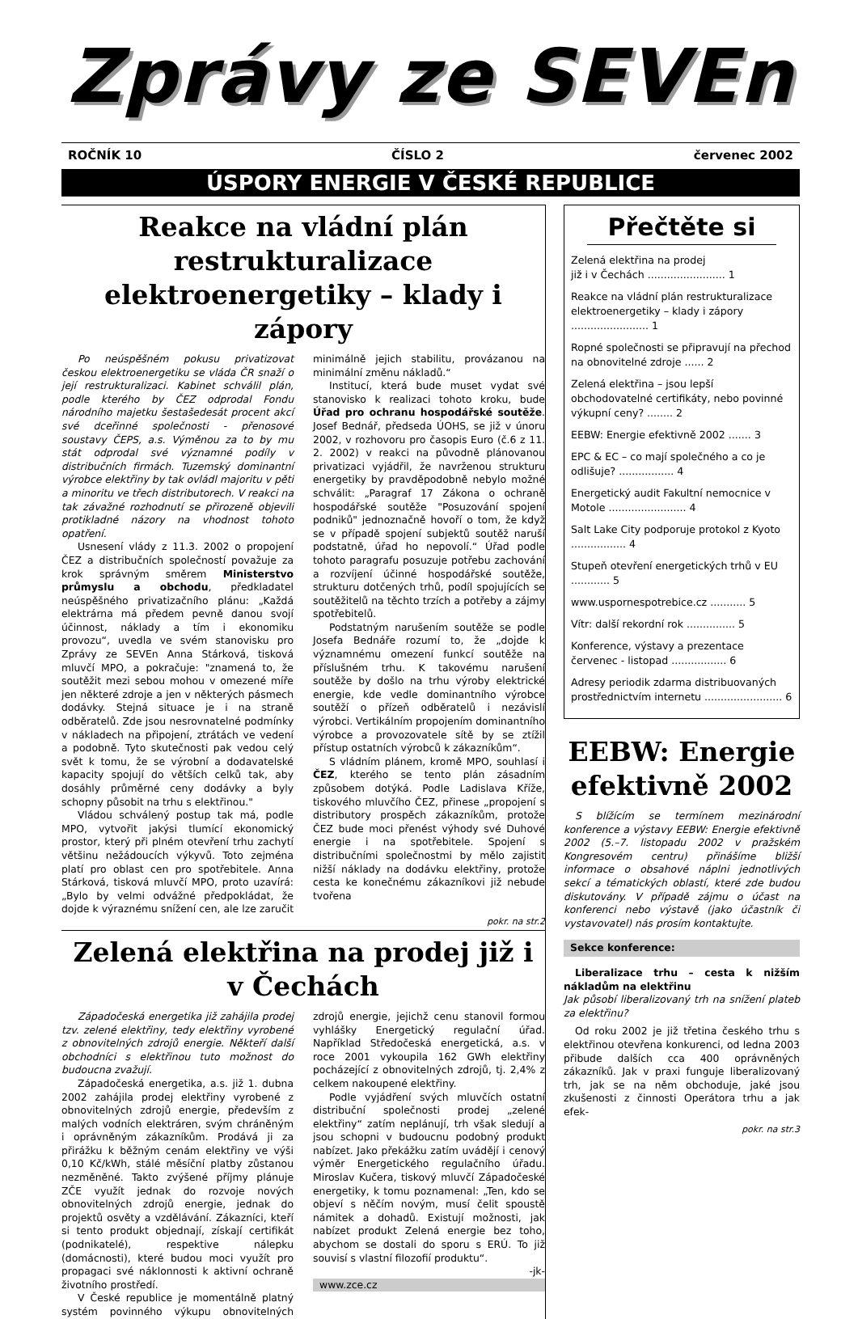Zprávy ze SEVEn
ROČNÍK 10 ČÍSLO 2 červenec 2002
ÚSPORY ENERGIE V ČESKÉ REPUBLICE
Reakce na vládní plán restrukturalizace elektroenergetiky – klady i zápory
Po neúspěšném pokusu privatizovat českou elektroenergetiku se vláda ČR snaží o její restrukturalizaci. Kabinet schválil plán, podle kterého by ČEZ odprodal Fondu národního majetku šestašedesát procent akcí své dceřinné společnosti - přenosové soustavy ČEPS, a.s. Výměnou za to by mu stát odprodal své významné podíly v distribučních firmách. Tuzemský dominantní výrobce elektřiny by tak ovládl majoritu v pěti a minoritu ve třech distributorech. V reakci na tak závažné rozhodnutí se přirozeně objevili protikladné názory na vhodnost tohoto opatření.
Usnesení vlády z 11.3. 2002 o propojení ČEZ a distribučních společností považuje za krok správným směrem Ministerstvo průmyslu a obchodu, předkladatel neúspěšného privatizačního plánu: „Každá elektrárna má předem pevně danou svojí účinnost, náklady a tím i ekonomiku provozu“, uvedla ve svém stanovisku pro Zprávy ze SEVEn Anna Stárková, tisková mluvčí MPO, a pokračuje: "znamená to, že soutěžit mezi sebou mohou v omezené míře jen některé zdroje a jen v některých pásmech dodávky. Stejná situace je i na straně odběratelů. Zde jsou nesrovnatelné podmínky v nákladech na připojení, ztrátách ve vedení a podobně. Tyto skutečnosti pak vedou celý svět k tomu, že se výrobní a dodavatelské kapacity spojují do větších celků tak, aby dosáhly průměrné ceny dodávky a byly schopny působit na trhu s elektřinou."
Vládou schválený postup tak má, podle MPO, vytvořit jakýsi tlumící ekonomický prostor, který při plném otevření trhu zachytí většinu nežádoucích výkyvů. Toto zejména platí pro oblast cen pro spotřebitele. Anna Stárková, tisková mluvčí MPO, proto uzavírá: „Bylo by velmi odvážné předpokládat, že dojde k výraznému snížení cen, ale lze zaručit minimálně jejich stabilitu, provázanou na minimální změnu nákladů.“
Institucí, která bude muset vydat své stanovisko k realizaci tohoto kroku, bude Úřad pro ochranu hospodářské soutěže. Josef Bednář, předseda ÚOHS, se již v únoru 2002, v rozhovoru pro časopis Euro (č.6 z 11. 2. 2002) v reakci na původně plánovanou privatizaci vyjádřil, že navrženou strukturu energetiky by pravděpodobně nebylo možné schválit: „Paragraf 17 Zákona o ochraně hospodářské soutěže "Posuzování spojení podniků" jednoznačně hovoří o tom, že když se v případě spojení subjektů soutěž naruší podstatně, úřad ho nepovolí.“ Úřad podle tohoto paragrafu posuzuje potřebu zachování a rozvíjení účinné hospodářské soutěže, strukturu dotčených trhů, podíl spojujících se soutěžitelů na těchto trzích a potřeby a zájmy spotřebitelů.
Podstatným narušením soutěže se podle Josefa Bednáře rozumí to, že „dojde k významnému omezení funkcí soutěže na příslušném trhu. K takovému narušení soutěže by došlo na trhu výroby elektrické energie, kde vedle dominantního výrobce soutěží o přízeň odběratelů i nezávislí výrobci. Vertikálním propojením dominantního výrobce a provozovatele sítě by se ztížil přístup ostatních výrobců k zákazníkům“.
S vládním plánem, kromě MPO, souhlasí i ČEZ, kterého se tento plán zásadním způsobem dotýká. Podle Ladislava Kříže, tiskového mluvčího ČEZ, přinese „propojení s distributory prospěch zákazníkům, protože ČEZ bude moci přenést výhody své Duhové energie i na spotřebitele. Spojení s distribučními společnostmi by mělo zajistit nižší náklady na dodávku elektřiny, protože cesta ke konečnému zákazníkovi již nebude tvořena
pokr. na str.2
Zelená elektřina na prodej již i v Čechách
Západočeská energetika již zahájila prodej tzv. zelené elektřiny, tedy elektřiny vyrobené z obnovitelných zdrojů energie. Někteří další obchodníci s elektřinou tuto možnost do budoucna zvažují.
Západočeská energetika, a.s. již 1. dubna 2002 zahájila prodej elektřiny vyrobené z obnovitelných zdrojů energie, především z malých vodních elektráren, svým chráněným i oprávněným zákazníkům. Prodává ji za přirážku k běžným cenám elektřiny ve výši 0,10 Kč/kWh, stálé měsíční platby zůstanou nezměněné. Takto zvýšené příjmy plánuje ZČE využít jednak do rozvoje nových obnovitelných zdrojů energie, jednak do projektů osvěty a vzdělávání. Zákazníci, kteří si tento produkt objednají, získají certifikát (podnikatelé), respektive nálepku (domácnosti), které budou moci využít pro propagaci své náklonnosti k aktivní ochraně životního prostředí.
V České republice je momentálně platný systém povinného výkupu obnovitelných zdrojů energie, jejichž cenu stanovil formou vyhlášky Energetický regulační úřad. Například Středočeská energetická, a.s. v roce 2001 vykoupila 162 GWh elektřiny pocházející z obnovitelných zdrojů, tj. 2,4% z celkem nakoupené elektřiny.
Podle vyjádření svých mluvčích ostatní distribuční společnosti prodej „zelené elektřiny“ zatím neplánují, trh však sledují a jsou schopni v budoucnu podobný produkt nabízet. Jako překážku zatím uvádějí i cenový výměr Energetického regulačního úřadu. Miroslav Kučera, tiskový mluvčí Západočeské energetiky, k tomu poznamenal: „Ten, kdo se objeví s něčím novým, musí čelit spoustě námitek a dohadů. Existují možnosti, jak nabízet produkt Zelená energie bez toho, abychom se dostali do sporu s ERÚ. To již souvisí s vlastní filozofií produktu“.
-jk-
www.zce.cz
Přečtěte si
Zelená elektřina na prodej
již i v Čechách ........................ 1
Reakce na vládní plán restrukturalizace elektroenergetiky – klady i zápory ........................ 1
Ropné společnosti se připravují na přechod na obnovitelné zdroje ...... 2
Zelená elektřina – jsou lepší obchodovatelné certifikáty, nebo povinné výkupní ceny? ........ 2
EEBW: Energie efektivně 2002 ....... 3
EPC & EC – co mají společného a co je odlišuje? ................. 4
Energetický audit Fakultní nemocnice v Motole ........................ 4
Salt Lake City podporuje protokol z Kyoto ................. 4
Stupeň otevření energetických trhů v EU ............ 5
www.uspornespotrebice.cz ........... 5
Vítr: další rekordní rok ............... 5
Konference, výstavy a prezentace červenec - listopad ................. 6
Adresy periodik zdarma distribuovaných prostřednictvím internetu ........................ 6
EEBW: Energie efektivně 2002
S blížícím se termínem mezinárodní konference a výstavy EEBW: Energie efektivně 2002 (5.–7. listopadu 2002 v pražském Kongresovém centru) přinášíme bližší informace o obsahové náplni jednotlivých sekcí a tématických oblastí, které zde budou diskutovány. V případě zájmu o účast na konferenci nebo výstavě (jako účastník či vystavovatel) nás prosím kontaktujte.
Sekce konference:
Liberalizace trhu – cesta k nižším nákladům na elektřinu
Jak působí liberalizovaný trh na snížení plateb za elektřinu?
Od roku 2002 je již třetina českého trhu s elektřinou otevřena konkurenci, od ledna 2003 přibude dalších cca 400 oprávněných zákazníků. Jak v praxi funguje liberalizovaný trh, jak se na něm obchoduje, jaké jsou zkušenosti z činnosti Operátora trhu a jak efek-
pokr. na str.3